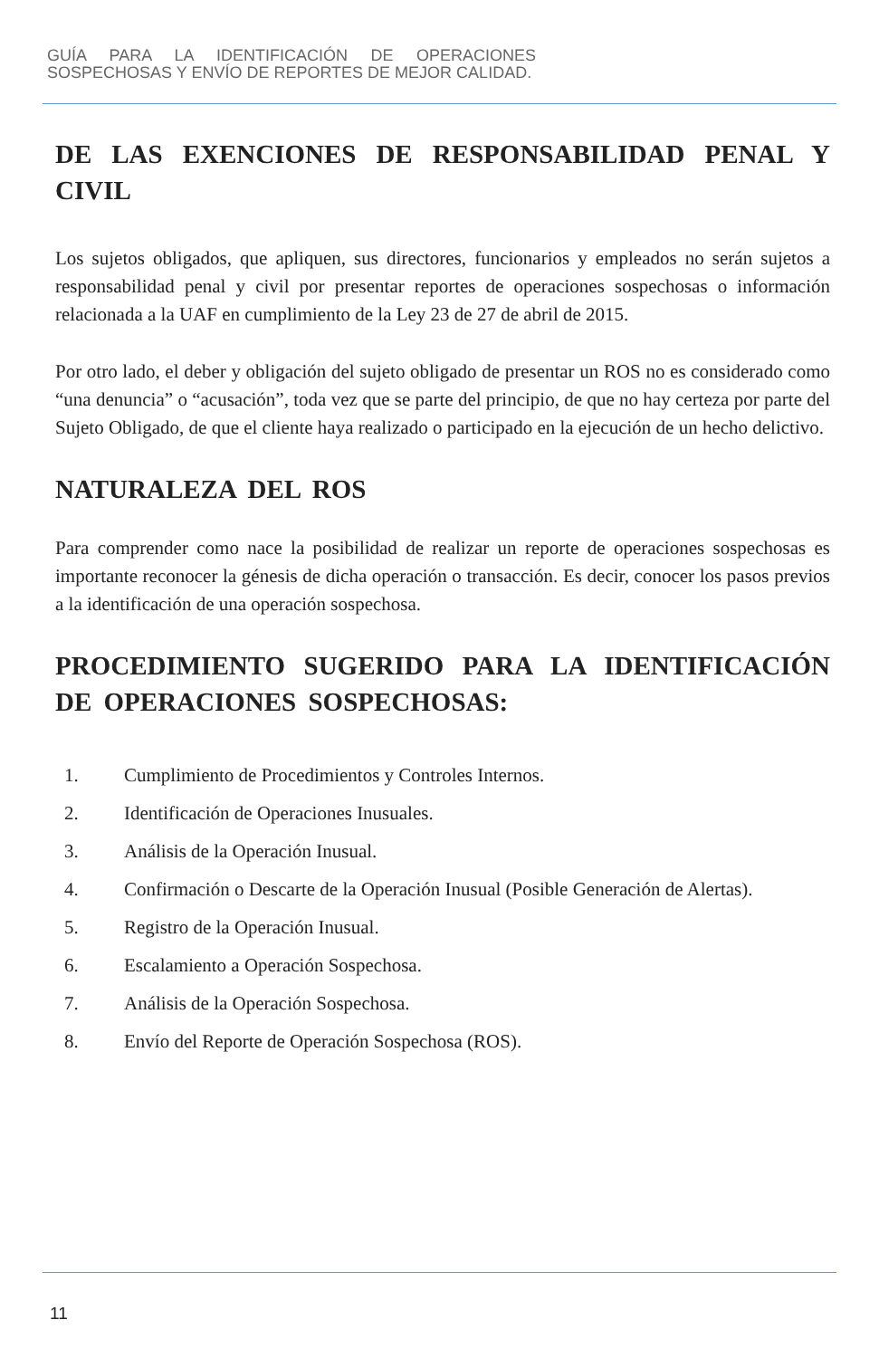GUÍA PARA LA IDENTIFICACIÓN DE OPERACIONES SOSPECHOSAS Y ENVÍO DE REPORTES DE MEJOR CALIDAD.
DE LAS EXENCIONES DE RESPONSABILIDAD PENAL Y CIVIL
Los sujetos obligados, que apliquen, sus directores, funcionarios y empleados no serán sujetos a responsabilidad penal y civil por presentar reportes de operaciones sospechosas o información relacionada a la UAF en cumplimiento de la Ley 23 de 27 de abril de 2015.
Por otro lado, el deber y obligación del sujeto obligado de presentar un ROS no es considerado como “una denuncia” o “acusación”, toda vez que se parte del principio, de que no hay certeza por parte del Sujeto Obligado, de que el cliente haya realizado o participado en la ejecución de un hecho delictivo.
NATURALEZA DEL ROS
Para comprender como nace la posibilidad de realizar un reporte de operaciones sospechosas es importante reconocer la génesis de dicha operación o transacción. Es decir, conocer los pasos previos a la identificación de una operación sospechosa.
PROCEDIMIENTO SUGERIDO PARA LA IDENTIFICACIÓN DE OPERACIONES SOSPECHOSAS:
1. Cumplimiento de Procedimientos y Controles Internos.
2. Identificación de Operaciones Inusuales.
3. Análisis de la Operación Inusual.
4. Confirmación o Descarte de la Operación Inusual (Posible Generación de Alertas).
5. Registro de la Operación Inusual.
6. Escalamiento a Operación Sospechosa.
7. Análisis de la Operación Sospechosa.
8. Envío del Reporte de Operación Sospechosa (ROS).
11